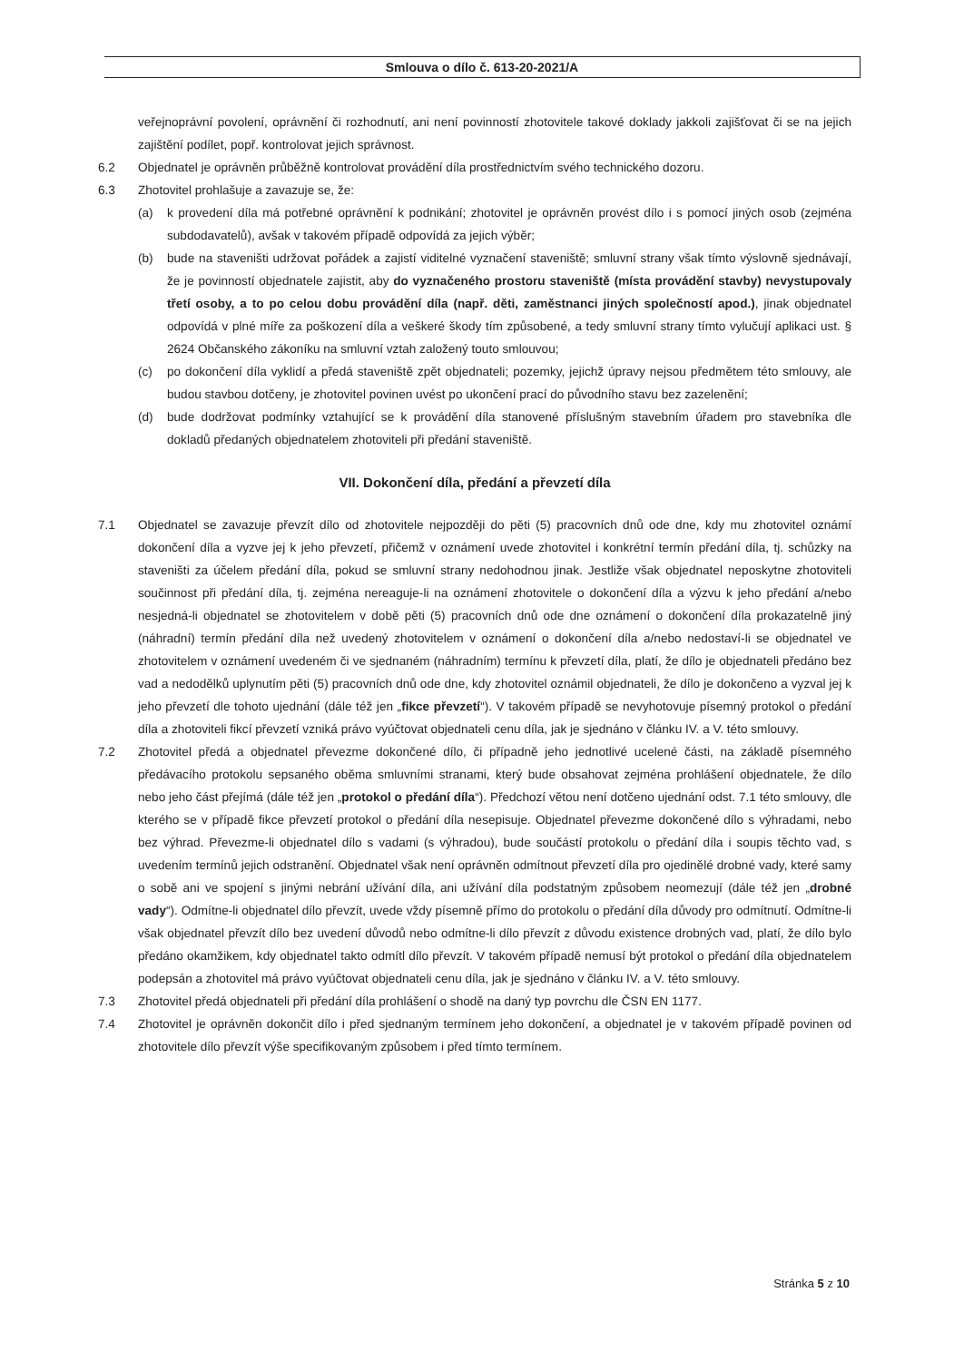Smlouva o dílo č. 613-20-2021/A
veřejnoprávní povolení, oprávnění či rozhodnutí, ani není povinností zhotovitele takové doklady jakkoli zajišťovat či se na jejich zajištění podílet, popř. kontrolovat jejich správnost.
6.2 Objednatel je oprávněn průběžně kontrolovat provádění díla prostřednictvím svého technického dozoru.
6.3 Zhotovitel prohlašuje a zavazuje se, že:
(a) k provedení díla má potřebné oprávnění k podnikání; zhotovitel je oprávněn provést dílo i s pomocí jiných osob (zejména subdodavatelů), avšak v takovém případě odpovídá za jejich výběr;
(b) bude na staveništi udržovat pořádek a zajistí viditelné vyznačení staveniště; smluvní strany však tímto výslovně sjednávají, že je povinností objednatele zajistit, aby do vyznačeného prostoru staveniště (místa provádění stavby) nevystupovaly třetí osoby, a to po celou dobu provádění díla (např. děti, zaměstnanci jiných společností apod.), jinak objednatel odpovídá v plné míře za poškození díla a veškeré škody tím způsobené, a tedy smluvní strany tímto vylučují aplikaci ust. § 2624 Občanského zákoníku na smluvní vztah založený touto smlouvou;
(c) po dokončení díla vyklidí a předá staveniště zpět objednateli; pozemky, jejichž úpravy nejsou předmětem této smlouvy, ale budou stavbou dotčeny, je zhotovitel povinen uvést po ukončení prací do původního stavu bez zazelenění;
(d) bude dodržovat podmínky vztahující se k provádění díla stanovené příslušným stavebním úřadem pro stavebníka dle dokladů předaných objednatelem zhotoviteli při předání staveniště.
VII. Dokončení díla, předání a převzetí díla
7.1 Objednatel se zavazuje převzít dílo od zhotovitele nejpozději do pěti (5) pracovních dnů ode dne, kdy mu zhotovitel oznámí dokončení díla a vyzve jej k jeho převzetí, přičemž v oznámení uvede zhotovitel i konkrétní termín předání díla, tj. schůzky na staveništi za účelem předání díla, pokud se smluvní strany nedohodnou jinak. Jestliže však objednatel neposkytne zhotoviteli součinnost při předání díla, tj. zejména nereaguje-li na oznámení zhotovitele o dokončení díla a výzvu k jeho předání a/nebo nesjedná-li objednatel se zhotovitelem v době pěti (5) pracovních dnů ode dne oznámení o dokončení díla prokazatelně jiný (náhradní) termín předání díla než uvedený zhotovitelem v oznámení o dokončení díla a/nebo nedostaví-li se objednatel ve zhotovitelem v oznámení uvedeném či ve sjednaném (náhradním) termínu k převzetí díla, platí, že dílo je objednateli předáno bez vad a nedodělků uplynutím pěti (5) pracovních dnů ode dne, kdy zhotovitel oznámil objednateli, že dílo je dokončeno a vyzval jej k jeho převzetí dle tohoto ujednání (dále též jen „fikce převzetí“). V takovém případě se nevyhotovuje písemný protokol o předání díla a zhotoviteli fikcí převzetí vzniká právo vyúčtovat objednateli cenu díla, jak je sjednáno v článku IV. a V. této smlouvy.
7.2 Zhotovitel předá a objednatel převezme dokončené dílo, či případně jeho jednotlivé ucelené části, na základě písemného předávacího protokolu sepsaného oběma smluvními stranami, který bude obsahovat zejména prohlášení objednatele, že dílo nebo jeho část přejímá (dále též jen „protokol o předání díla“). Předchozí větou není dotčeno ujednání odst. 7.1 této smlouvy, dle kterého se v případě fikce převzetí protokol o předání díla nesepisuje. Objednatel převezme dokončené dílo s výhradami, nebo bez výhrad. Převezme-li objednatel dílo s vadami (s výhradou), bude součástí protokolu o předání díla i soupis těchto vad, s uvedením termínů jejich odstranění. Objednatel však není oprávněn odmítnout převzetí díla pro ojedinělé drobné vady, které samy o sobě ani ve spojení s jinými nebrání užívání díla, ani užívání díla podstatným způsobem neomezují (dále též jen „drobné vady“). Odmítne-li objednatel dílo převzít, uvede vždy písemně přímo do protokolu o předání díla důvody pro odmítnutí. Odmítne-li však objednatel převzít dílo bez uvedení důvodů nebo odmítne-li dílo převzít z důvodu existence drobných vad, platí, že dílo bylo předáno okamžikem, kdy objednatel takto odmítl dílo převzít. V takovém případě nemusí být protokol o předání díla objednatelem podepsán a zhotovitel má právo vyúčtovat objednateli cenu díla, jak je sjednáno v článku IV. a V. této smlouvy.
7.3 Zhotovitel předá objednateli při předání díla prohlášení o shodě na daný typ povrchu dle ČSN EN 1177.
7.4 Zhotovitel je oprávněn dokončit dílo i před sjednaným termínem jeho dokončení, a objednatel je v takovém případě povinen od zhotovitele dílo převzít výše specifikovaným způsobem i před tímto termínem.
Stránka 5 z 10